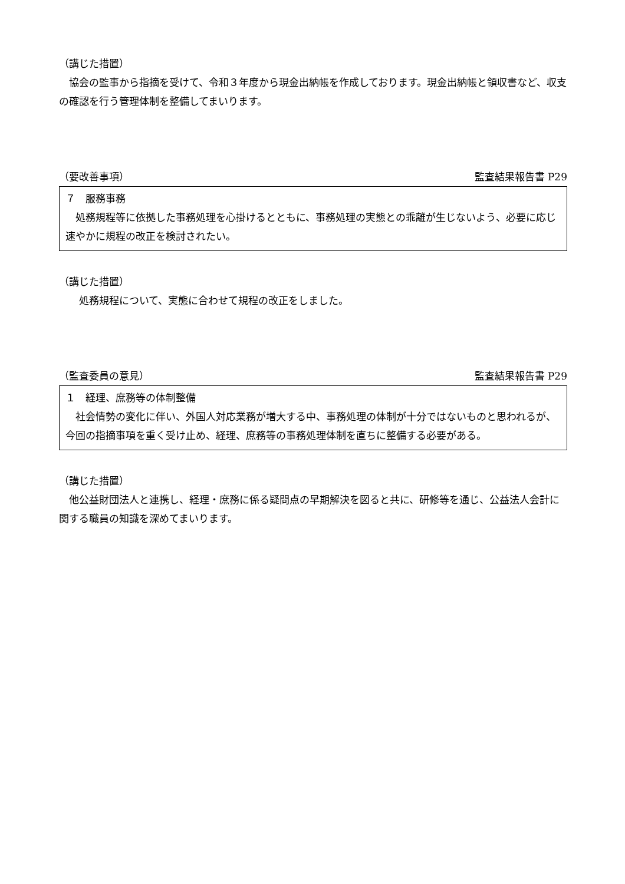（講じた措置）
　協会の監事から指摘を受けて、令和３年度から現金出納帳を作成しております。現金出納帳と領収書など、収支の確認を行う管理体制を整備してまいります。
（要改善事項） 監査結果報告書 P29
７　服務事務
　処務規程等に依拠した事務処理を心掛けるとともに、事務処理の実態との乖離が生じないよう、必要に応じ速やかに規程の改正を検討されたい。
（講じた措置）
　　処務規程について、実態に合わせて規程の改正をしました。
（監査委員の意見） 監査結果報告書 P29
１　経理、庶務等の体制整備
　社会情勢の変化に伴い、外国人対応業務が増大する中、事務処理の体制が十分ではないものと思われるが、今回の指摘事項を重く受け止め、経理、庶務等の事務処理体制を直ちに整備する必要がある。
（講じた措置）
　他公益財団法人と連携し、経理・庶務に係る疑問点の早期解決を図ると共に、研修等を通じ、公益法人会計に関する職員の知識を深めてまいります。